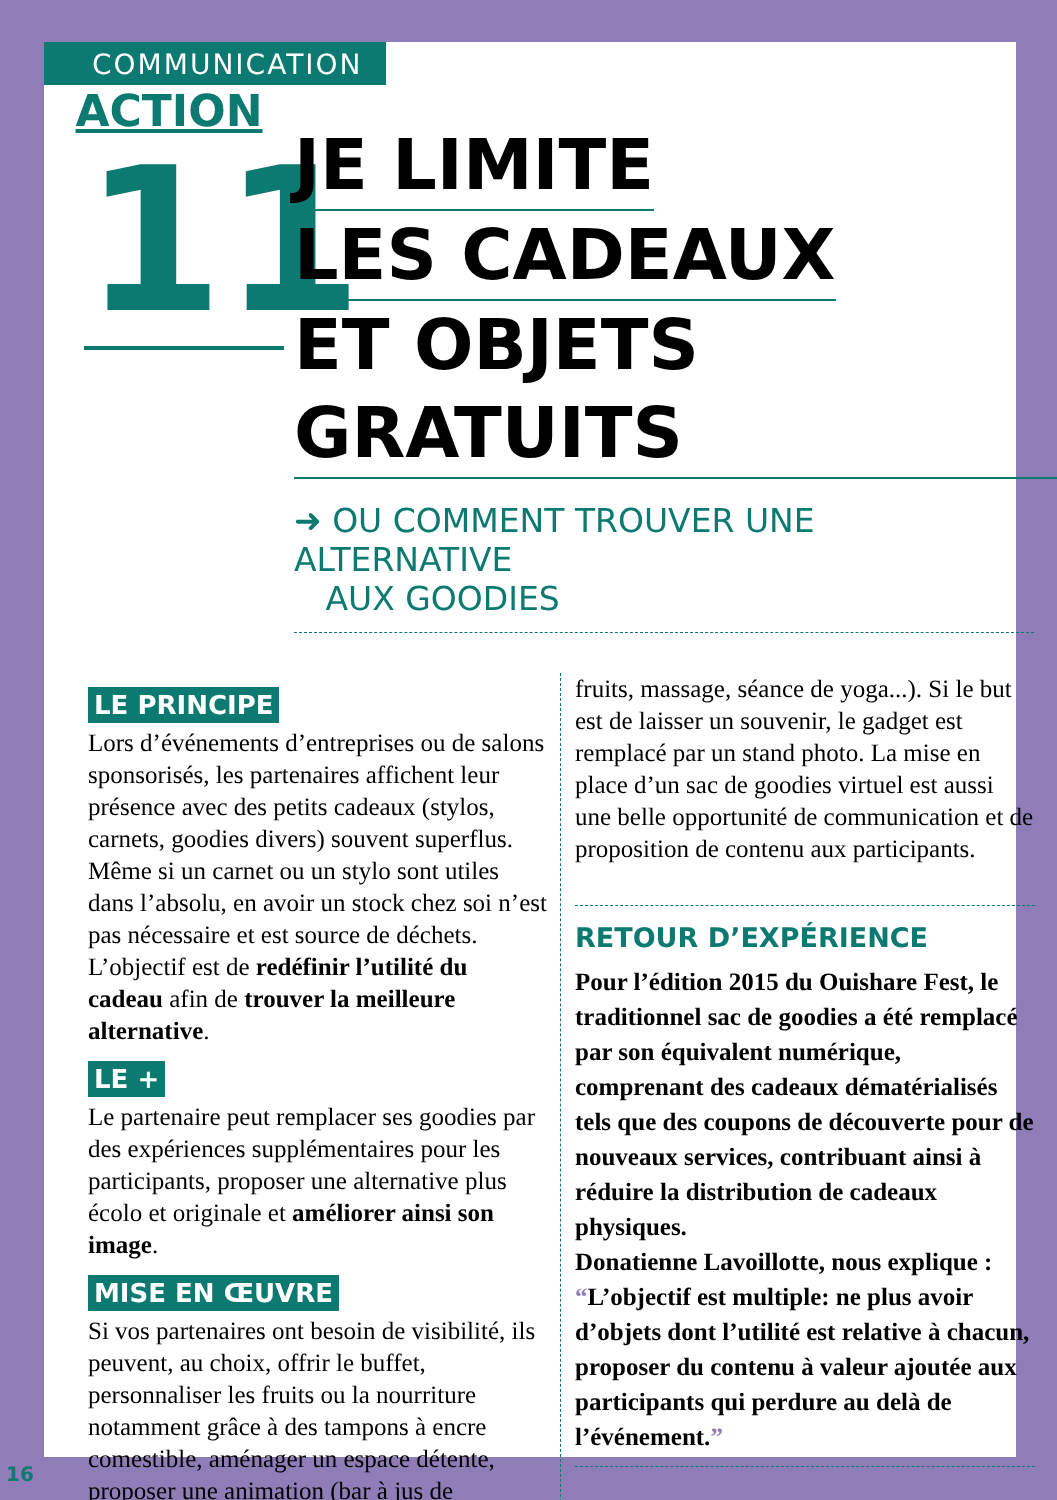COMMUNICATION
ACTION
11
JE LIMITE
LES CADEAUX
ET OBJETS GRATUITS
➜ OU COMMENT TROUVER UNE ALTERNATIVE
AUX GOODIES
LE PRINCIPE
Lors d’événements d’entreprises ou de salons sponsorisés, les partenaires affichent leur présence avec des petits cadeaux (stylos, carnets, goodies divers) souvent superflus. Même si un carnet ou un stylo sont utiles dans l’absolu, en avoir un stock chez soi n’est pas nécessaire et est source de déchets. L’objectif est de redéfinir l’utilité du cadeau afin de trouver la meilleure alternative.
LE +
Le partenaire peut remplacer ses goodies par des expériences supplémentaires pour les participants, proposer une alternative plus écolo et originale et améliorer ainsi son image.
MISE EN ŒUVRE
Si vos partenaires ont besoin de visibilité, ils peuvent, au choix, offrir le buffet, personnaliser les fruits ou la nourriture notamment grâce à des tampons à encre comestible, aménager un espace détente, proposer une animation (bar à jus de
fruits, massage, séance de yoga...). Si le but est de laisser un souvenir, le gadget est remplacé par un stand photo. La mise en place d’un sac de goodies virtuel est aussi une belle opportunité de communication et de proposition de contenu aux participants.
RETOUR D’EXPÉRIENCE
Pour l’édition 2015 du Ouishare Fest, le traditionnel sac de goodies a été remplacé par son équivalent numérique, comprenant des cadeaux dématérialisés tels que des coupons de découverte pour de nouveaux services, contribuant ainsi à réduire la distribution de cadeaux physiques.
Donatienne Lavoillotte, nous explique : “L’objectif est multiple: ne plus avoir d’objets dont l’utilité est relative à chacun, proposer du contenu à valeur ajoutée aux participants qui perdure au delà de l’événement.”
16